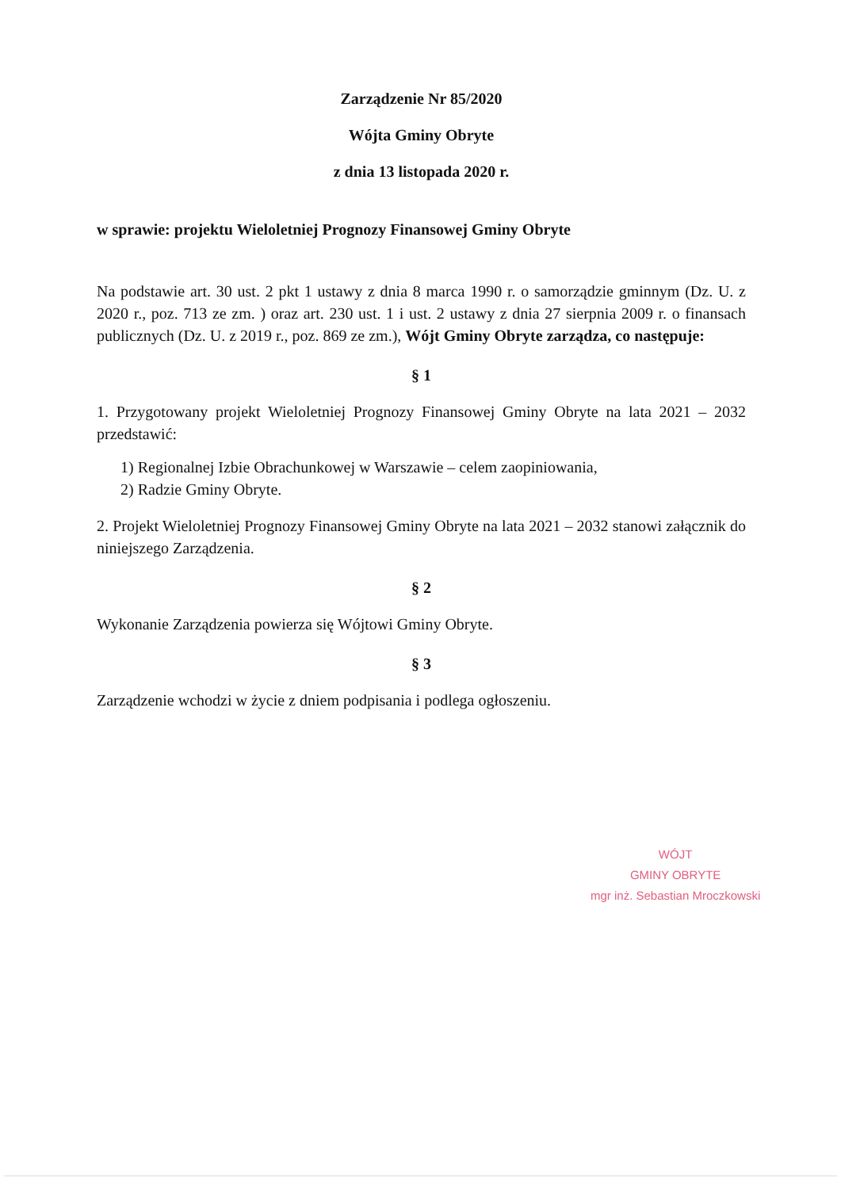Zarządzenie Nr 85/2020
Wójta Gminy Obryte
z dnia 13 listopada 2020 r.
w sprawie: projektu Wieloletniej Prognozy Finansowej Gminy Obryte
Na podstawie art. 30 ust. 2 pkt 1 ustawy z dnia 8 marca 1990 r. o samorządzie gminnym (Dz. U. z 2020 r., poz. 713 ze zm. ) oraz art. 230 ust. 1 i ust. 2 ustawy z dnia 27 sierpnia 2009 r. o finansach publicznych (Dz. U. z 2019 r., poz. 869 ze zm.), Wójt Gminy Obryte zarządza, co następuje:
§ 1
1. Przygotowany projekt Wieloletniej Prognozy Finansowej Gminy Obryte na lata 2021 – 2032 przedstawić:
1) Regionalnej Izbie Obrachunkowej w Warszawie – celem zaopiniowania,
2) Radzie Gminy Obryte.
2. Projekt Wieloletniej Prognozy Finansowej Gminy Obryte na lata 2021 – 2032 stanowi załącznik do niniejszego Zarządzenia.
§ 2
Wykonanie Zarządzenia powierza się Wójtowi Gminy Obryte.
§ 3
Zarządzenie wchodzi w życie z dniem podpisania i podlega ogłoszeniu.
WÓJT
GMINY OBRYTE
mgr inż. Sebastian Mroczkowski